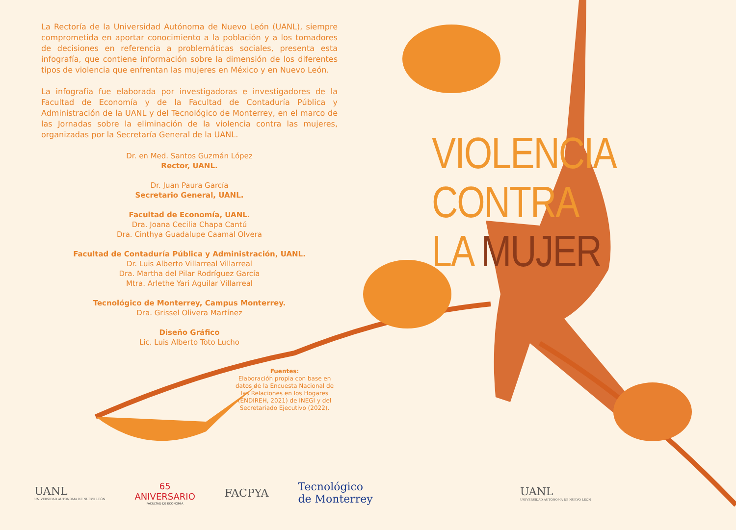La Rectoría de la Universidad Autónoma de Nuevo León (UANL), siempre comprometida en aportar conocimiento a la población y a los tomadores de decisiones en referencia a problemáticas sociales, presenta esta infografía, que contiene información sobre la dimensión de los diferentes tipos de violencia que enfrentan las mujeres en México y en Nuevo León.
La infografía fue elaborada por investigadoras e investigadores de la Facultad de Economía y de la Facultad de Contaduría Pública y Administración de la UANL y del Tecnológico de Monterrey, en el marco de las Jornadas sobre la eliminación de la violencia contra las mujeres, organizadas por la Secretaría General de la UANL.
Dr. en Med. Santos Guzmán López
Rector, UANL.
Dr. Juan Paura García
Secretario General, UANL.
Facultad de Economía, UANL.
Dra. Joana Cecilia Chapa Cantú
Dra. Cinthya Guadalupe Caamal Olvera
Facultad de Contaduría Pública y Administración, UANL.
Dr. Luis Alberto Villarreal Villarreal
Dra. Martha del Pilar Rodríguez García
Mtra. Arlethe Yari Aguilar Villarreal
Tecnológico de Monterrey, Campus Monterrey.
Dra. Grissel Olivera Martínez
Diseño Gráfico
Lic. Luis Alberto Toto Lucho
Fuentes:
Elaboración propia con base en datos de la Encuesta Nacional de las Relaciones en los Hogares (ENDIREH, 2021) de INEGI y del Secretariado Ejecutivo (2022).
VIOLENCIA CONTRA
LA MUJER
UANL
UNIVERSIDAD AUTÓNOMA DE NUEVO LEÓN
65
ANIVERSARIO
FACULTAD DE ECONOMÍA
FACPYA
Tecnológico
de Monterrey
UANL
UNIVERSIDAD AUTÓNOMA DE NUEVO LEÓN